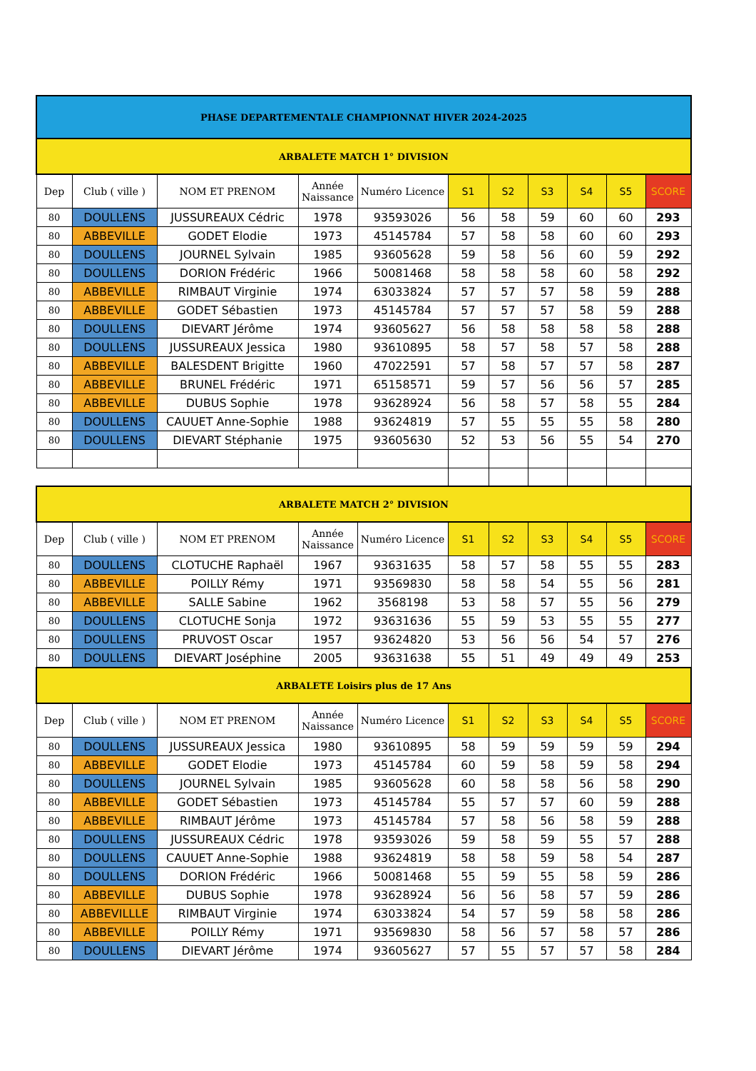| PHASE DEPARTEMENTALE CHAMPIONNAT HIVER 2024-2025 | | | | | | | | | | |
| ARBALETE MATCH 1° DIVISION | | | | | | | | | | |
| Dep | Club ( ville ) | NOM ET PRENOM | Année Naissance | Numéro Licence | S1 | S2 | S3 | S4 | S5 | SCORE |
| 80 | DOULLENS | JUSSUREAUX Cédric | 1978 | 93593026 | 56 | 58 | 59 | 60 | 60 | 293 |
| 80 | ABBEVILLE | GODET Elodie | 1973 | 45145784 | 57 | 58 | 58 | 60 | 60 | 293 |
| 80 | DOULLENS | JOURNEL Sylvain | 1985 | 93605628 | 59 | 58 | 56 | 60 | 59 | 292 |
| 80 | DOULLENS | DORION Frédéric | 1966 | 50081468 | 58 | 58 | 58 | 60 | 58 | 292 |
| 80 | ABBEVILLE | RIMBAUT Virginie | 1974 | 63033824 | 57 | 57 | 57 | 58 | 59 | 288 |
| 80 | ABBEVILLE | GODET Sébastien | 1973 | 45145784 | 57 | 57 | 57 | 58 | 59 | 288 |
| 80 | DOULLENS | DIEVART Jérôme | 1974 | 93605627 | 56 | 58 | 58 | 58 | 58 | 288 |
| 80 | DOULLENS | JUSSUREAUX Jessica | 1980 | 93610895 | 58 | 57 | 58 | 57 | 58 | 288 |
| 80 | ABBEVILLE | BALESDENT Brigitte | 1960 | 47022591 | 57 | 58 | 57 | 57 | 58 | 287 |
| 80 | ABBEVILLE | BRUNEL Frédéric | 1971 | 65158571 | 59 | 57 | 56 | 56 | 57 | 285 |
| 80 | ABBEVILLE | DUBUS Sophie | 1978 | 93628924 | 56 | 58 | 57 | 58 | 55 | 284 |
| 80 | DOULLENS | CAUUET Anne-Sophie | 1988 | 93624819 | 57 | 55 | 55 | 55 | 58 | 280 |
| 80 | DOULLENS | DIEVART Stéphanie | 1975 | 93605630 | 52 | 53 | 56 | 55 | 54 | 270 |
| ARBALETE MATCH 2° DIVISION | | | | | | | | | | |
| Dep | Club ( ville ) | NOM ET PRENOM | Année Naissance | Numéro Licence | S1 | S2 | S3 | S4 | S5 | SCORE |
| 80 | DOULLENS | CLOTUCHE Raphaël | 1967 | 93631635 | 58 | 57 | 58 | 55 | 55 | 283 |
| 80 | ABBEVILLE | POILLY Rémy | 1971 | 93569830 | 58 | 58 | 54 | 55 | 56 | 281 |
| 80 | ABBEVILLE | SALLE Sabine | 1962 | 3568198 | 53 | 58 | 57 | 55 | 56 | 279 |
| 80 | DOULLENS | CLOTUCHE Sonja | 1972 | 93631636 | 55 | 59 | 53 | 55 | 55 | 277 |
| 80 | DOULLENS | PRUVOST Oscar | 1957 | 93624820 | 53 | 56 | 56 | 54 | 57 | 276 |
| 80 | DOULLENS | DIEVART Joséphine | 2005 | 93631638 | 55 | 51 | 49 | 49 | 49 | 253 |
| ARBALETE Loisirs plus de 17 Ans | | | | | | | | | | |
| Dep | Club ( ville ) | NOM ET PRENOM | Année Naissance | Numéro Licence | S1 | S2 | S3 | S4 | S5 | SCORE |
| 80 | DOULLENS | JUSSUREAUX Jessica | 1980 | 93610895 | 58 | 59 | 59 | 59 | 59 | 294 |
| 80 | ABBEVILLE | GODET Elodie | 1973 | 45145784 | 60 | 59 | 58 | 59 | 58 | 294 |
| 80 | DOULLENS | JOURNEL Sylvain | 1985 | 93605628 | 60 | 58 | 58 | 56 | 58 | 290 |
| 80 | ABBEVILLE | GODET Sébastien | 1973 | 45145784 | 55 | 57 | 57 | 60 | 59 | 288 |
| 80 | ABBEVILLE | RIMBAUT Jérôme | 1973 | 45145784 | 57 | 58 | 56 | 58 | 59 | 288 |
| 80 | DOULLENS | JUSSUREAUX Cédric | 1978 | 93593026 | 59 | 58 | 59 | 55 | 57 | 288 |
| 80 | DOULLENS | CAUUET Anne-Sophie | 1988 | 93624819 | 58 | 58 | 59 | 58 | 54 | 287 |
| 80 | DOULLENS | DORION Frédéric | 1966 | 50081468 | 55 | 59 | 55 | 58 | 59 | 286 |
| 80 | ABBEVILLE | DUBUS Sophie | 1978 | 93628924 | 56 | 56 | 58 | 57 | 59 | 286 |
| 80 | ABBEVILLLE | RIMBAUT Virginie | 1974 | 63033824 | 54 | 57 | 59 | 58 | 58 | 286 |
| 80 | ABBEVILLE | POILLY Rémy | 1971 | 93569830 | 58 | 56 | 57 | 58 | 57 | 286 |
| 80 | DOULLENS | DIEVART Jérôme | 1974 | 93605627 | 57 | 55 | 57 | 57 | 58 | 284 |